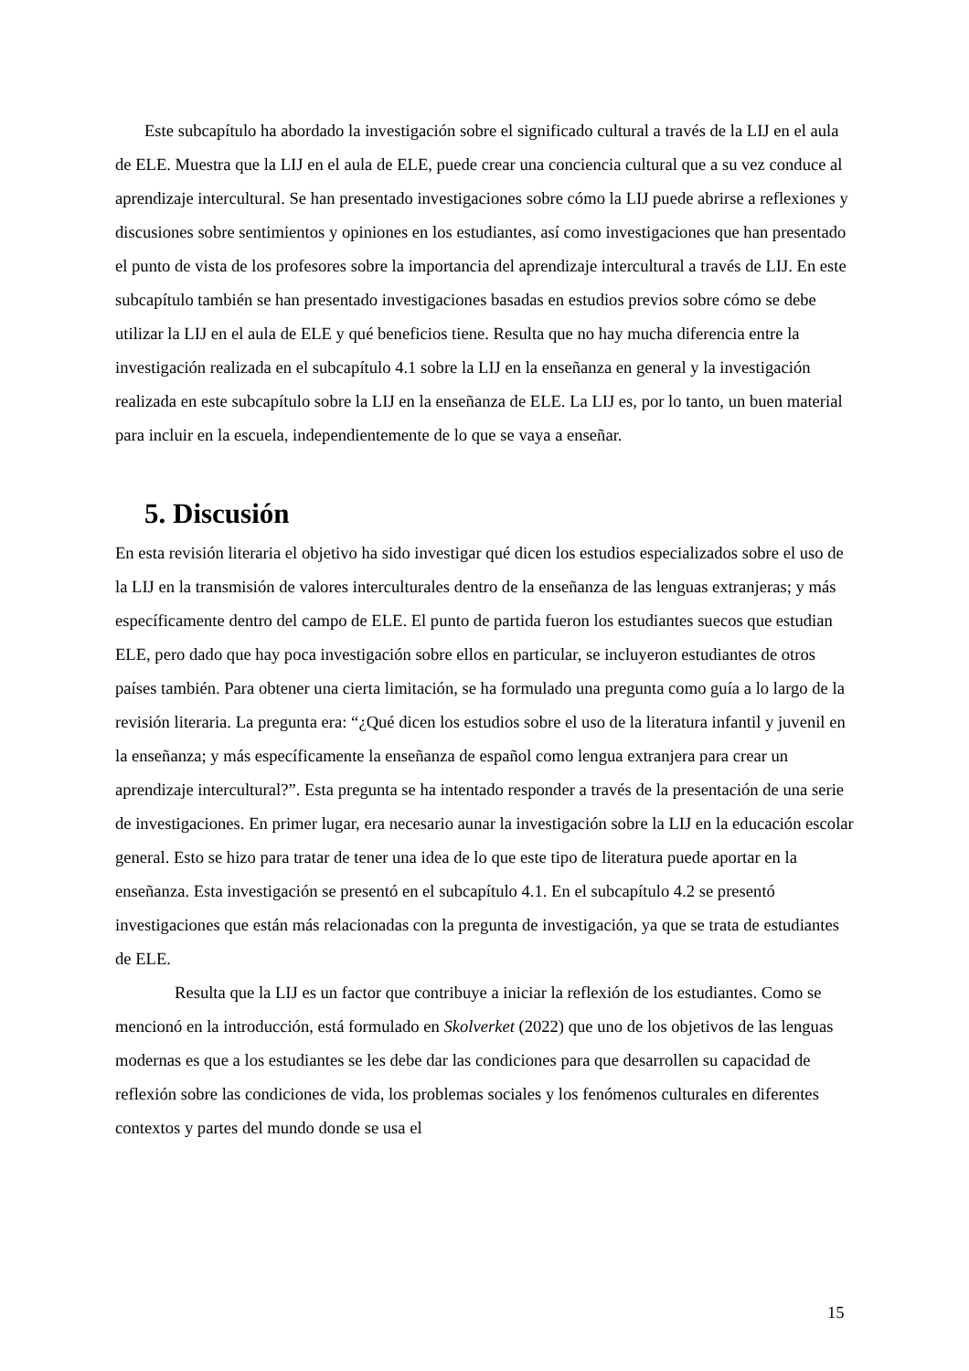Este subcapítulo ha abordado la investigación sobre el significado cultural a través de la LIJ en el aula de ELE. Muestra que la LIJ en el aula de ELE, puede crear una conciencia cultural que a su vez conduce al aprendizaje intercultural. Se han presentado investigaciones sobre cómo la LIJ puede abrirse a reflexiones y discusiones sobre sentimientos y opiniones en los estudiantes, así como investigaciones que han presentado el punto de vista de los profesores sobre la importancia del aprendizaje intercultural a través de LIJ. En este subcapítulo también se han presentado investigaciones basadas en estudios previos sobre cómo se debe utilizar la LIJ en el aula de ELE y qué beneficios tiene. Resulta que no hay mucha diferencia entre la investigación realizada en el subcapítulo 4.1 sobre la LIJ en la enseñanza en general y la investigación realizada en este subcapítulo sobre la LIJ en la enseñanza de ELE. La LIJ es, por lo tanto, un buen material para incluir en la escuela, independientemente de lo que se vaya a enseñar.
5. Discusión
En esta revisión literaria el objetivo ha sido investigar qué dicen los estudios especializados sobre el uso de la LIJ en la transmisión de valores interculturales dentro de la enseñanza de las lenguas extranjeras; y más específicamente dentro del campo de ELE. El punto de partida fueron los estudiantes suecos que estudian ELE, pero dado que hay poca investigación sobre ellos en particular, se incluyeron estudiantes de otros países también. Para obtener una cierta limitación, se ha formulado una pregunta como guía a lo largo de la revisión literaria. La pregunta era: “¿Qué dicen los estudios sobre el uso de la literatura infantil y juvenil en la enseñanza; y más específicamente la enseñanza de español como lengua extranjera para crear un aprendizaje intercultural?”. Esta pregunta se ha intentado responder a través de la presentación de una serie de investigaciones. En primer lugar, era necesario aunar la investigación sobre la LIJ en la educación escolar general. Esto se hizo para tratar de tener una idea de lo que este tipo de literatura puede aportar en la enseñanza. Esta investigación se presentó en el subcapítulo 4.1. En el subcapítulo 4.2 se presentó investigaciones que están más relacionadas con la pregunta de investigación, ya que se trata de estudiantes de ELE.
Resulta que la LIJ es un factor que contribuye a iniciar la reflexión de los estudiantes. Como se mencionó en la introducción, está formulado en Skolverket (2022) que uno de los objetivos de las lenguas modernas es que a los estudiantes se les debe dar las condiciones para que desarrollen su capacidad de reflexión sobre las condiciones de vida, los problemas sociales y los fenómenos culturales en diferentes contextos y partes del mundo donde se usa el
15